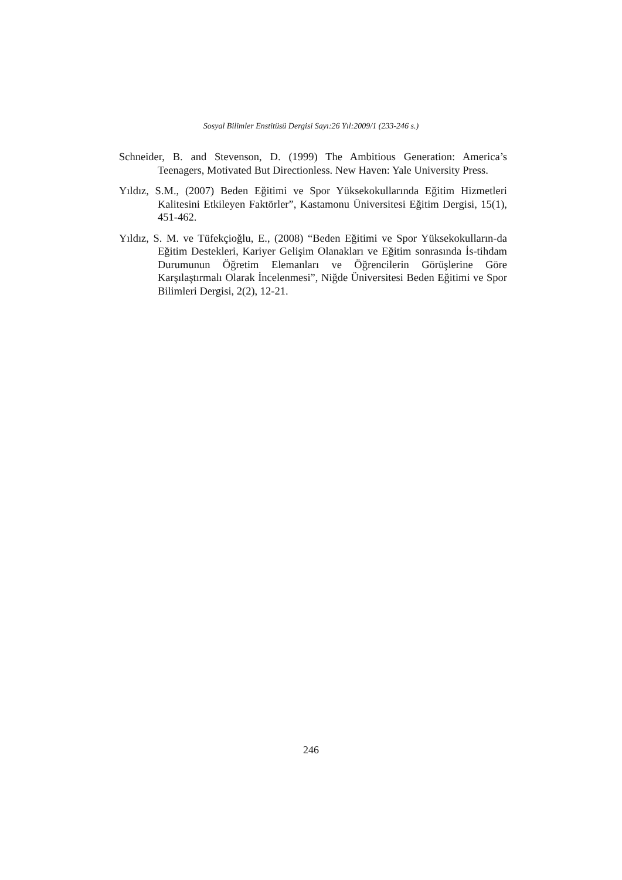Sosyal Bilimler Enstitüsü Dergisi Sayı:26 Yıl:2009/1 (233-246 s.)
Schneider, B. and Stevenson, D. (1999) The Ambitious Generation: America’s Teenagers, Motivated But Directionless. New Haven: Yale University Press.
Yıldız, S.M., (2007) Beden Eğitimi ve Spor Yüksekokullarında Eğitim Hizmetleri Kalitesini Etkileyen Faktörler”, Kastamonu Üniversitesi Eğitim Dergisi, 15(1), 451-462.
Yıldız, S. M. ve Tüfekçioğlu, E., (2008) “Beden Eğitimi ve Spor Yüksekokulların-da Eğitim Destekleri, Kariyer Gelişim Olanakları ve Eğitim sonrasında İs-tihdam Durumunun Öğretim Elemanları ve Öğrencilerin Görüşlerine Göre Karşılaştırmalı Olarak İncelenmesi”, Niğde Üniversitesi Beden Eğitimi ve Spor Bilimleri Dergisi, 2(2), 12-21.
246